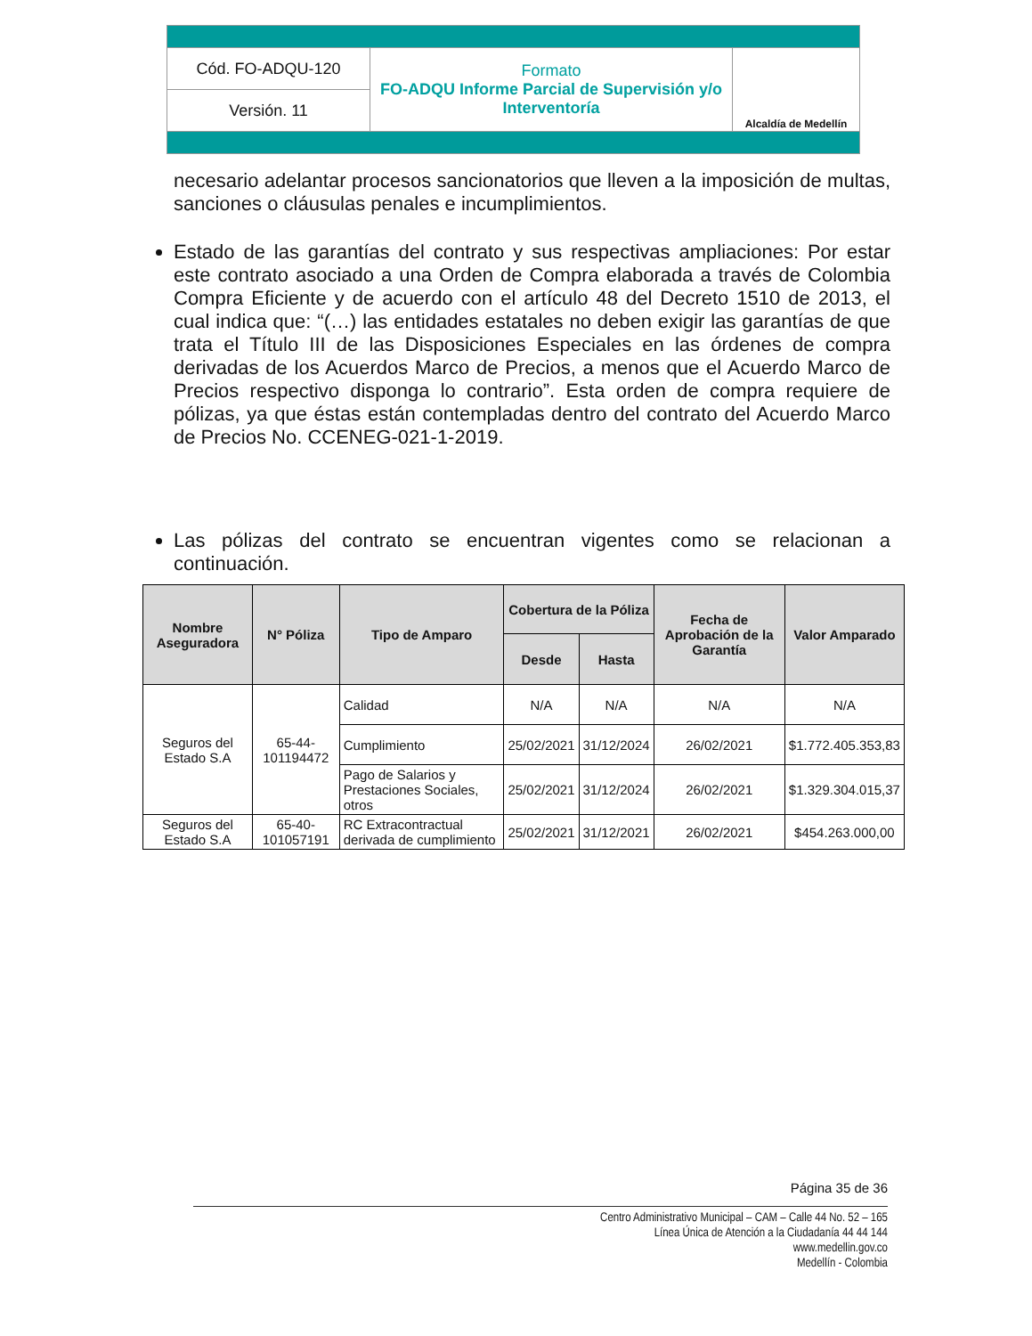| Cód. FO-ADQU-120 | Formato FO-ADQU Informe Parcial de Supervisión y/o Interventoría | Alcaldía de Medellín |
| Versión. 11 | | |
necesario adelantar procesos sancionatorios que lleven a la imposición de multas, sanciones o cláusulas penales e incumplimientos.
Estado de las garantías del contrato y sus respectivas ampliaciones: Por estar este contrato asociado a una Orden de Compra elaborada a través de Colombia Compra Eficiente y de acuerdo con el artículo 48 del Decreto 1510 de 2013, el cual indica que: “(…) las entidades estatales no deben exigir las garantías de que trata el Título III de las Disposiciones Especiales en las órdenes de compra derivadas de los Acuerdos Marco de Precios, a menos que el Acuerdo Marco de Precios respectivo disponga lo contrario”. Esta orden de compra requiere de pólizas, ya que éstas están contempladas dentro del contrato del Acuerdo Marco de Precios No. CCENEG-021-1-2019.
Las pólizas del contrato se encuentran vigentes como se relacionan a continuación.
| Nombre Aseguradora | N° Póliza | Tipo de Amparo | Cobertura de la Póliza | | Fecha de Aprobación de la Garantía | Valor Amparado |
| --- | --- | --- | --- | --- | --- | --- |
| | | | Desde | Hasta | | |
| Seguros del Estado S.A | 65-44-101194472 | Calidad | N/A | N/A | N/A | N/A |
| | | Cumplimiento | 25/02/2021 | 31/12/2024 | 26/02/2021 | $1.772.405.353,83 |
| | | Pago de Salarios y Prestaciones Sociales, otros | 25/02/2021 | 31/12/2024 | 26/02/2021 | $1.329.304.015,37 |
| Seguros del Estado S.A | 65-40-101057191 | RC Extracontractual derivada de cumplimiento | 25/02/2021 | 31/12/2021 | 26/02/2021 | $454.263.000,00 |
Página 35 de 36
Centro Administrativo Municipal – CAM – Calle 44 No. 52 – 165
Línea Única de Atención a la Ciudadanía 44 44 144
www.medellin.gov.co
Medellín - Colombia